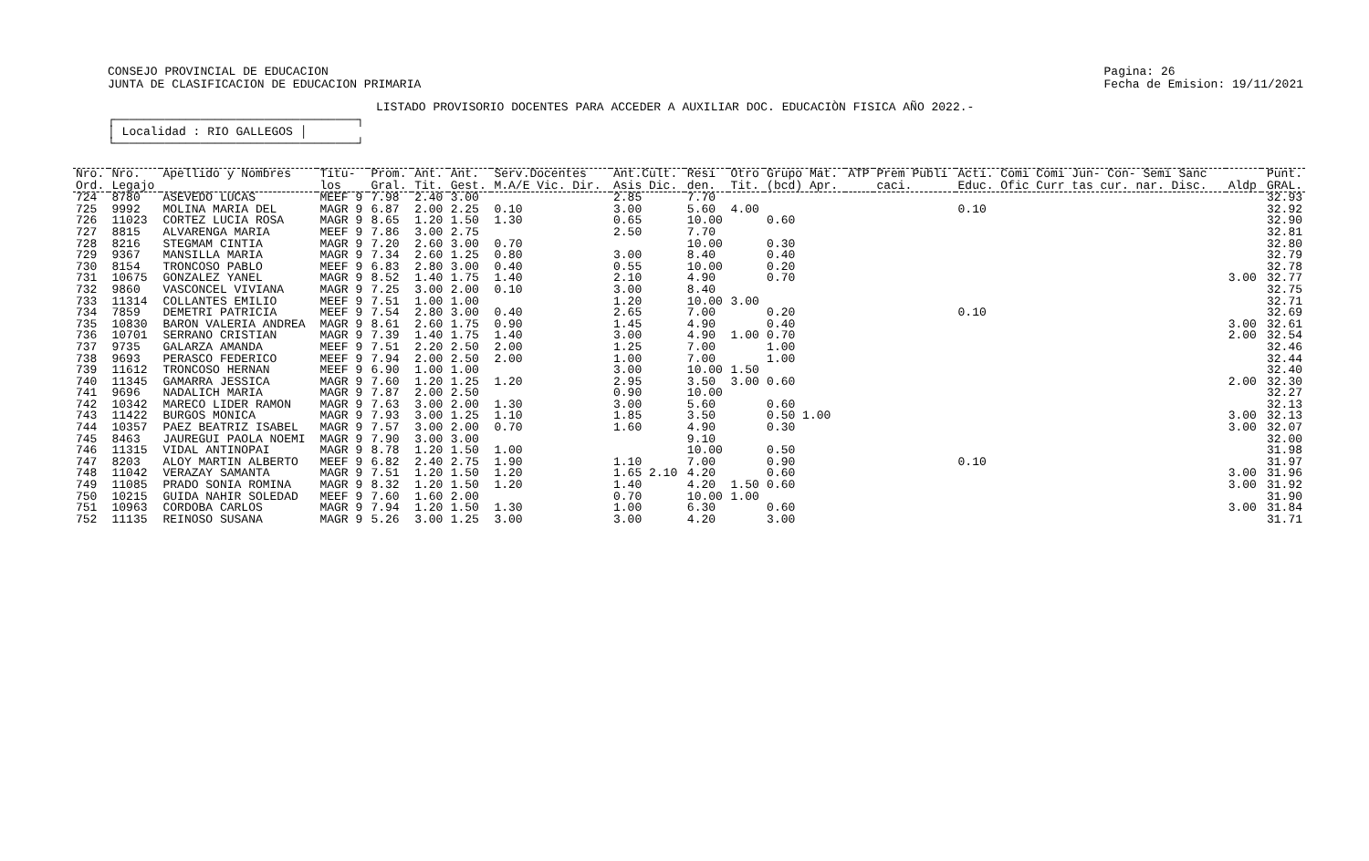CONSEJO PROVINCIAL DE EDUCACION
JUNTA DE CLASIFICACION DE EDUCACION PRIMARIA
Pagina: 26
Fecha de Emision: 19/11/2021
LISTADO PROVISORIO DOCENTES PARA ACCEDER A AUXILIAR DOC. EDUCACIÒN FISICA AÑO 2022.-
┌──────────────────────────────────┐
│ Localidad : RIO GALLEGOS │
└──────────────────────────────────┘
| Nro. | Nro. | Apellido y Nombres | Titu- | Prom. | Ant. | Ant. | Serv.Docentes | Ant.Cult. | Resi | Otro | Grupo Mat. | ATP | Prem Publi | Acti. Comi Comi Jun- Con- Semi Sanc | | Punt. |
| --- | --- | --- | --- | --- | --- | --- | --- | --- | --- | --- | --- | --- | --- | --- | --- | --- |
| Ord. | Legajo | | los | Gral. | Tit. | Gest. | M.A/E Vic. Dir. | Asis Dic. | den. | Tit. | (bcd) Apr. | | caci. | Educ. Ofic Curr tas cur. nar. Disc. | Aldp | GRAL. |
| 724 | 8780 | ASEVEDO LUCAS | MEEF 9 | 7.98 | 2.40 | 3.00 | | 2.85 | 7.70 | | | | | | | 32.93 |
| 725 | 9992 | MOLINA MARIA DEL | MAGR 9 | 6.87 | 2.00 | 2.25 | 0.10 | 3.00 | 5.60 | 4.00 | | | | 0.10 | | 32.92 |
| 726 | 11023 | CORTEZ LUCIA ROSA | MAGR 9 | 8.65 | 1.20 | 1.50 | 1.30 | 0.65 | 10.00 | | 0.60 | | | | | 32.90 |
| 727 | 8815 | ALVARENGA MARIA | MEEF 9 | 7.86 | 3.00 | 2.75 | | 2.50 | 7.70 | | | | | | | 32.81 |
| 728 | 8216 | STEGMAM CINTIA | MAGR 9 | 7.20 | 2.60 | 3.00 | 0.70 | | 10.00 | | 0.30 | | | | | 32.80 |
| 729 | 9367 | MANSILLA MARIA | MAGR 9 | 7.34 | 2.60 | 1.25 | 0.80 | 3.00 | 8.40 | | 0.40 | | | | | 32.79 |
| 730 | 8154 | TRONCOSO PABLO | MEEF 9 | 6.83 | 2.80 | 3.00 | 0.40 | 0.55 | 10.00 | | 0.20 | | | | | 32.78 |
| 731 | 10675 | GONZALEZ YANEL | MAGR 9 | 8.52 | 1.40 | 1.75 | 1.40 | 2.10 | 4.90 | | 0.70 | | | | 3.00 | 32.77 |
| 732 | 9860 | VASCONCEL VIVIANA | MAGR 9 | 7.25 | 3.00 | 2.00 | 0.10 | 3.00 | 8.40 | | | | | | | 32.75 |
| 733 | 11314 | COLLANTES EMILIO | MEEF 9 | 7.51 | 1.00 | 1.00 | | 1.20 | 10.00 | 3.00 | | | | | | 32.71 |
| 734 | 7859 | DEMETRI PATRICIA | MEEF 9 | 7.54 | 2.80 | 3.00 | 0.40 | 2.65 | 7.00 | | 0.20 | | | 0.10 | | 32.69 |
| 735 | 10830 | BARON VALERIA ANDREA | MAGR 9 | 8.61 | 2.60 | 1.75 | 0.90 | 1.45 | 4.90 | | 0.40 | | | | 3.00 | 32.61 |
| 736 | 10701 | SERRANO CRISTIAN | MAGR 9 | 7.39 | 1.40 | 1.75 | 1.40 | 3.00 | 4.90 | 1.00 | 0.70 | | | | 2.00 | 32.54 |
| 737 | 9735 | GALARZA AMANDA | MEEF 9 | 7.51 | 2.20 | 2.50 | 2.00 | 1.25 | 7.00 | | 1.00 | | | | | 32.46 |
| 738 | 9693 | PERASCO FEDERICO | MEEF 9 | 7.94 | 2.00 | 2.50 | 2.00 | 1.00 | 7.00 | | 1.00 | | | | | 32.44 |
| 739 | 11612 | TRONCOSO HERNAN | MEEF 9 | 6.90 | 1.00 | 1.00 | | 3.00 | 10.00 | 1.50 | | | | | | 32.40 |
| 740 | 11345 | GAMARRA JESSICA | MAGR 9 | 7.60 | 1.20 | 1.25 | 1.20 | 2.95 | 3.50 | 3.00 | 0.60 | | | | 2.00 | 32.30 |
| 741 | 9696 | NADALICH MARIA | MAGR 9 | 7.87 | 2.00 | 2.50 | | 0.90 | 10.00 | | | | | | | 32.27 |
| 742 | 10342 | MARECO LIDER RAMON | MAGR 9 | 7.63 | 3.00 | 2.00 | 1.30 | 3.00 | 5.60 | | 0.60 | | | | | 32.13 |
| 743 | 11422 | BURGOS MONICA | MAGR 9 | 7.93 | 3.00 | 1.25 | 1.10 | 1.85 | 3.50 | | 0.50 1.00 | | | | 3.00 | 32.13 |
| 744 | 10357 | PAEZ BEATRIZ ISABEL | MAGR 9 | 7.57 | 3.00 | 2.00 | 0.70 | 1.60 | 4.90 | | 0.30 | | | | 3.00 | 32.07 |
| 745 | 8463 | JAUREGUI PAOLA NOEMI | MAGR 9 | 7.90 | 3.00 | 3.00 | | | 9.10 | | | | | | | 32.00 |
| 746 | 11315 | VIDAL ANTINOPAI | MAGR 9 | 8.78 | 1.20 | 1.50 | 1.00 | | 10.00 | | 0.50 | | | | | 31.98 |
| 747 | 8203 | ALOY MARTIN ALBERTO | MEEF 9 | 6.82 | 2.40 | 2.75 | 1.90 | 1.10 | 7.00 | | 0.90 | | | 0.10 | | 31.97 |
| 748 | 11042 | VERAZAY SAMANTA | MAGR 9 | 7.51 | 1.20 | 1.50 | 1.20 | 1.65 2.10 | 4.20 | | 0.60 | | | | 3.00 | 31.96 |
| 749 | 11085 | PRADO SONIA ROMINA | MAGR 9 | 8.32 | 1.20 | 1.50 | 1.20 | 1.40 | 4.20 | 1.50 | 0.60 | | | | 3.00 | 31.92 |
| 750 | 10215 | GUIDA NAHIR SOLEDAD | MEEF 9 | 7.60 | 1.60 | 2.00 | | 0.70 | 10.00 | 1.00 | | | | | | 31.90 |
| 751 | 10963 | CORDOBA CARLOS | MAGR 9 | 7.94 | 1.20 | 1.50 | 1.30 | 1.00 | 6.30 | | 0.60 | | | | 3.00 | 31.84 |
| 752 | 11135 | REINOSO SUSANA | MAGR 9 | 5.26 | 3.00 | 1.25 | 3.00 | 3.00 | 4.20 | | 3.00 | | | | | 31.71 |